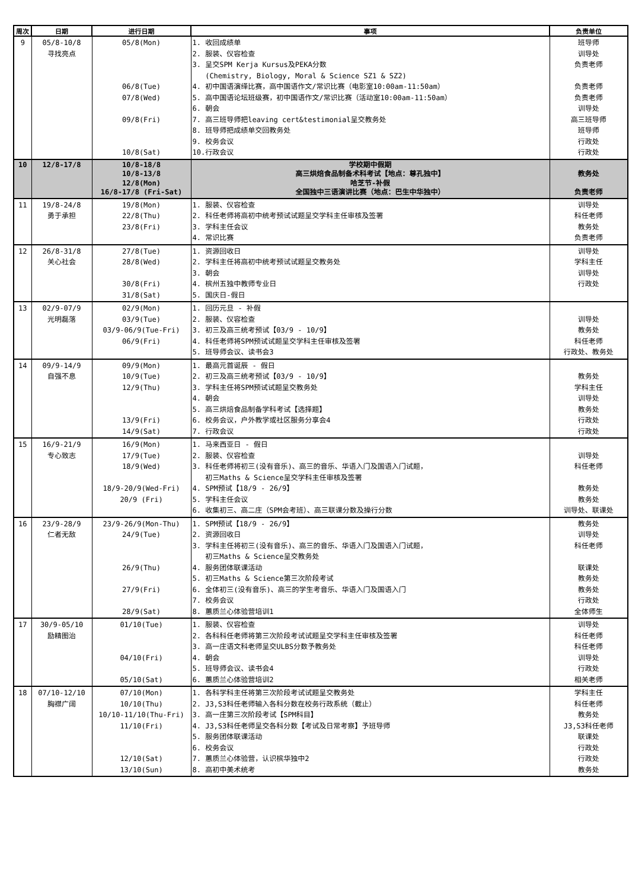| 周次 | 日期 | 进行日期 | 事项 | 负责单位 |
| --- | --- | --- | --- | --- |
| 9 | 05/8-10/8 寻找亮点 | 05/8(Mon) 06/8(Tue) 07/8(Wed) 09/8(Fri) 10/8(Sat) | 1. 收回成绩单 2. 服装、仪容检查 3. 呈交SPM Kerja Kursus及PEKA分数 (Chemistry, Biology, Moral & Science SZ1 & SZ2) 4. 初中国语演绎比赛，高中国语作文/常识比赛（电影室10:00am-11:50am） 5. 高中国语论坛班级赛，初中国语作文/常识比赛（活动室10:00am-11:50am） 6. 朝会 7. 高三班导师把leaving cert&testimonial呈交教务处 8. 班导师把成绩单交回教务处 9. 校务会议 10.行政会议 | 班导师 训导处 负责老师 负责老师 负责老师 训导处 高三班导师 班导师 行政处 行政处 |
| 10 | 12/8-17/8 | 10/8-18/8 10/8-13/8 12/8(Mon) 16/8-17/8 (Fri-Sat) | 学校期中假期 高三烘焙食品制备术科考试【地点：尊孔独中】 哈芝节-补假 全国独中三语演讲比赛（地点：巴生中华独中） | 教务处 负责老师 |
| 11 | 19/8-24/8 勇于承担 | 19/8(Mon) 22/8(Thu) 23/8(Fri) | 1. 服装、仪容检查 2. 科任老师将高初中统考预试试题呈交学科主任审核及签署 3. 学科主任会议 4. 常识比赛 | 训导处 科任老师 教务处 负责老师 |
| 12 | 26/8-31/8 关心社会 | 27/8(Tue) 28/8(Wed) 30/8(Fri) 31/8(Sat) | 1. 资源回收日 2. 学科主任将高初中统考预试试题呈交教务处 3. 朝会 4. 槟州五独中教师专业日 5. 国庆日-假日 | 训导处 学科主任 训导处 行政处 |
| 13 | 02/9-07/9 光明磊落 | 02/9(Mon) 03/9(Tue) 03/9-06/9(Tue-Fri) 06/9(Fri) | 1. 回历元旦 - 补假 2. 服装、仪容检查 3. 初三及高三统考预试【03/9 - 10/9】 4. 科任老师将SPM预试试题呈交学科主任审核及签署 5. 班导师会议、读书会3 | 训导处 教务处 科任老师 行政处、教务处 |
| 14 | 09/9-14/9 自强不息 | 09/9(Mon) 10/9(Tue) 12/9(Thu) 13/9(Fri) 14/9(Sat) | 1. 最高元首诞辰 - 假日 2. 初三及高三统考预试【03/9 - 10/9】 3. 学科主任将SPM预试试题呈交教务处 4. 朝会 5. 高三烘焙食品制备学科考试【选择题】 6. 校务会议，户外教学或社区服务分享会4 7. 行政会议 | 教务处 学科主任 训导处 教务处 行政处 行政处 |
| 15 | 16/9-21/9 专心致志 | 16/9(Mon) 17/9(Tue) 18/9(Wed) 18/9-20/9(Wed-Fri) 20/9 (Fri) | 1. 马来西亚日 - 假日 2. 服装、仪容检查 3. 科任老师将初三(没有音乐)、高三的音乐、华语入门及国语入门试题， 初三Maths & Science呈交学科主任审核及签署 4. SPM预试【18/9 - 26/9】 5. 学科主任会议 6. 收集初三、高二庄（SPM会考班）、高三联课分数及操行分数 | 训导处 科任老师 教务处 教务处 训导处、联课处 |
| 16 | 23/9-28/9 仁者无敌 | 23/9-26/9(Mon-Thu) 24/9(Tue) 26/9(Thu) 27/9(Fri) 28/9(Sat) | 1. SPM预试【18/9 - 26/9】 2. 资源回收日 3. 学科主任将初三(没有音乐)、高三的音乐、华语入门及国语入门试题， 初三Maths & Science呈交教务处 4. 服务团体联课活动 5. 初三Maths & Science第三次阶段考试 6. 全体初三(没有音乐)、高三的学生考音乐、华语入门及国语入门 7. 校务会议 8. 蕙质兰心体验营培训1 | 教务处 训导处 科任老师 联课处 教务处 教务处 行政处 全体师生 |
| 17 | 30/9-05/10 励精图治 | 01/10(Tue) 04/10(Fri) 05/10(Sat) | 1. 服装、仪容检查 2. 各科科任老师将第三次阶段考试试题呈交学科主任审核及签署 3. 高一庄语文科老师呈交ULBS分数予教务处 4. 朝会 5. 班导师会议、读书会4 6. 蕙质兰心体验营培训2 | 训导处 科任老师 科任老师 训导处 行政处 相关老师 |
| 18 | 07/10-12/10 胸襟广阔 | 07/10(Mon) 10/10(Thu) 10/10-11/10(Thu-Fri) 11/10(Fri) 12/10(Sat) 13/10(Sun) | 1. 各科学科主任将第三次阶段考试试题呈交教务处 2. J3,S3科任老师输入各科分数在校务行政系统（截止） 3. 高一庄第三次阶段考试【SPM科目】 4. J3,S3科任老师呈交各科分数【考试及日常考察】予班导师 5. 服务团体联课活动 6. 校务会议 7. 蕙质兰心体验营，认识槟华独中2 8. 高初中美术统考 | 学科主任 科任老师 教务处 J3,S3科任老师 联课处 行政处 行政处 教务处 |